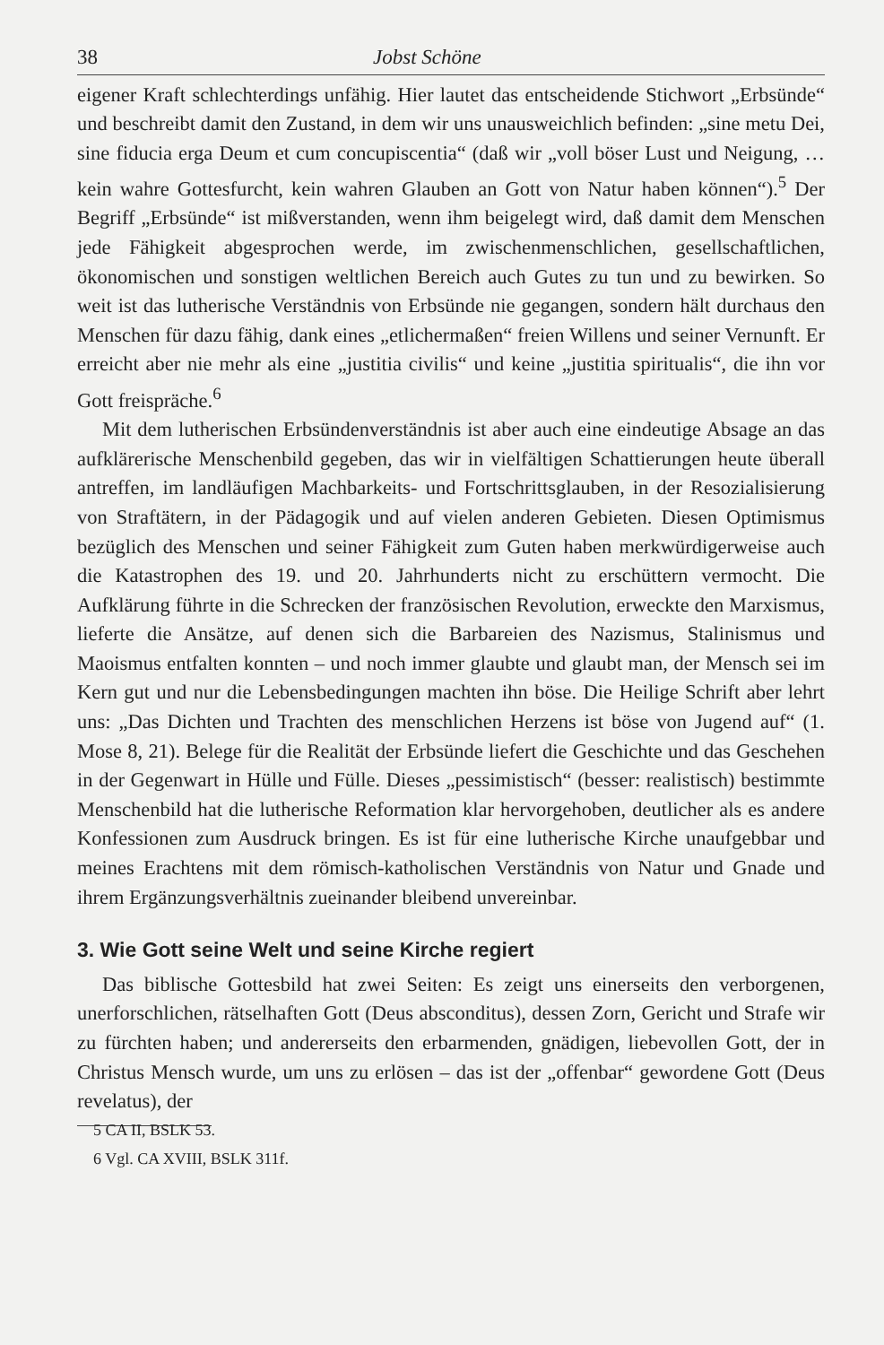38 Jobst Schöne
eigener Kraft schlechterdings unfähig. Hier lautet das entscheidende Stichwort „Erbsünde“ und beschreibt damit den Zustand, in dem wir uns unausweichlich befinden: „sine metu Dei, sine fiducia erga Deum et cum concupiscentia“ (daß wir „voll böser Lust und Neigung, … kein wahre Gottesfurcht, kein wahren Glauben an Gott von Natur haben können“).<sup>5</sup> Der Begriff „Erbsünde“ ist mißverstanden, wenn ihm beigelegt wird, daß damit dem Menschen jede Fähigkeit abgesprochen werde, im zwischenmenschlichen, gesellschaftlichen, ökonomischen und sonstigen weltlichen Bereich auch Gutes zu tun und zu bewirken. So weit ist das lutherische Verständnis von Erbsünde nie gegangen, sondern hält durchaus den Menschen für dazu fähig, dank eines „etlichermaßen“ freien Willens und seiner Vernunft. Er erreicht aber nie mehr als eine „justitia civilis“ und keine „justitia spiritualis“, die ihn vor Gott freispräche.<sup>6</sup>
Mit dem lutherischen Erbsündenverständnis ist aber auch eine eindeutige Absage an das aufklärerische Menschenbild gegeben, das wir in vielfältigen Schattierungen heute überall antreffen, im landläufigen Machbarkeits- und Fortschrittsglauben, in der Resozialisierung von Straftätern, in der Pädagogik und auf vielen anderen Gebieten. Diesen Optimismus bezüglich des Menschen und seiner Fähigkeit zum Guten haben merkwürdigerweise auch die Katastrophen des 19. und 20. Jahrhunderts nicht zu erschüttern vermocht. Die Aufklärung führte in die Schrecken der französischen Revolution, erweckte den Marxismus, lieferte die Ansätze, auf denen sich die Barbareien des Nazismus, Stalinismus und Maoismus entfalten konnten – und noch immer glaubte und glaubt man, der Mensch sei im Kern gut und nur die Lebensbedingungen machten ihn böse. Die Heilige Schrift aber lehrt uns: „Das Dichten und Trachten des menschlichen Herzens ist böse von Jugend auf“ (1. Mose 8, 21). Belege für die Realität der Erbsünde liefert die Geschichte und das Geschehen in der Gegenwart in Hülle und Fülle. Dieses „pessimistisch“ (besser: realistisch) bestimmte Menschenbild hat die lutherische Reformation klar hervorgehoben, deutlicher als es andere Konfessionen zum Ausdruck bringen. Es ist für eine lutherische Kirche unaufgebbar und meines Erachtens mit dem römisch-katholischen Verständnis von Natur und Gnade und ihrem Ergänzungsverhältnis zueinander bleibend unvereinbar.
3. Wie Gott seine Welt und seine Kirche regiert
Das biblische Gottesbild hat zwei Seiten: Es zeigt uns einerseits den verborgenen, unerforschlichen, rätselhaften Gott (Deus absconditus), dessen Zorn, Gericht und Strafe wir zu fürchten haben; und andererseits den erbarmenden, gnädigen, liebevollen Gott, der in Christus Mensch wurde, um uns zu erlösen – das ist der „offenbar“ gewordene Gott (Deus revelatus), der
5 CA II, BSLK 53.
6 Vgl. CA XVIII, BSLK 311f.